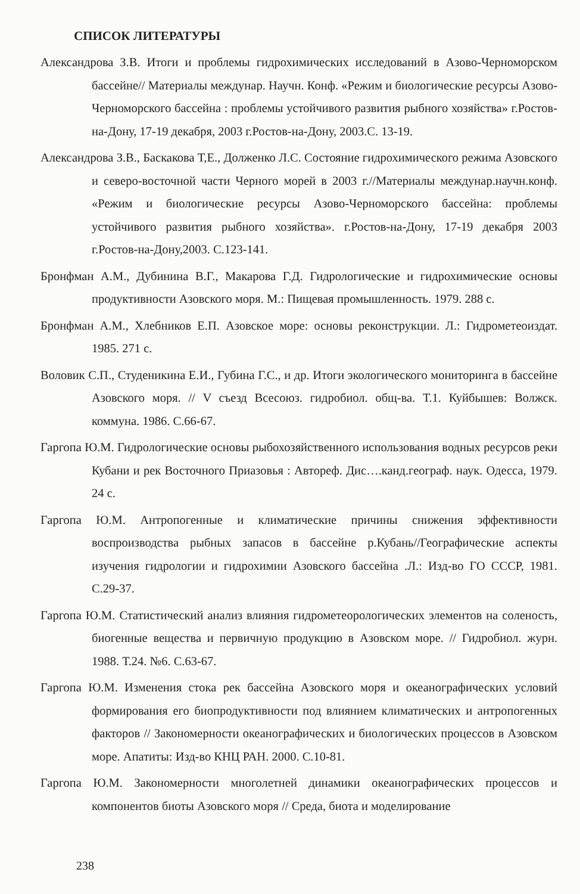СПИСОК ЛИТЕРАТУРЫ
Александрова З.В. Итоги и проблемы гидрохимических исследований в Азово-Черноморском бассейне// Материалы междунар. Научн. Конф. «Режим и биологические ресурсы Азово-Черноморского бассейна : проблемы устойчивого развития рыбного хозяйства» г.Ростов-на-Дону, 17-19 декабря, 2003 г.Ростов-на-Дону, 2003.С. 13-19.
Александрова З.В., Баскакова Т,Е., Долженко Л.С. Состояние гидрохимического режима Азовского и северо-восточной части Черного морей в 2003 г.//Материалы междунар.научн.конф. «Режим и биологические ресурсы Азово-Черноморского бассейна: проблемы устойчивого развития рыбного хозяйства». г.Ростов-на-Дону, 17-19 декабря 2003 г.Ростов-на-Дону,2003. С.123-141.
Бронфман А.М., Дубинина В.Г., Макарова Г.Д. Гидрологические и гидрохимические основы продуктивности Азовского моря. М.: Пищевая промышленность. 1979. 288 с.
Бронфман А.М., Хлебников Е.П. Азовское море: основы реконструкции. Л.: Гидрометеоиздат. 1985. 271 с.
Воловик С.П., Студеникина Е.И., Губина Г.С., и др. Итоги экологического мониторинга в бассейне Азовского моря. // V съезд Всесоюз. гидробиол. общ-ва. Т.1. Куйбышев: Волжск. коммуна. 1986. С.66-67.
Гаргопа Ю.М. Гидрологические основы рыбохозяйственного использования водных ресурсов реки Кубани и рек Восточного Приазовья : Автореф. Дис….канд.географ. наук. Одесса, 1979. 24 с.
Гаргопа Ю.М. Антропогенные и климатические причины снижения эффективности воспроизводства рыбных запасов в бассейне р.Кубань//Географические аспекты изучения гидрологии и гидрохимии Азовского бассейна .Л.: Изд-во ГО СССР, 1981. С.29-37.
Гаргопа Ю.М. Статистический анализ влияния гидрометеорологических элементов на соленость, биогенные вещества и первичную продукцию в Азовском море. // Гидробиол. журн. 1988. Т.24. №6. С.63-67.
Гаргопа Ю.М. Изменения стока рек бассейна Азовского моря и океанографических условий формирования его биопродуктивности под влиянием климатических и антропогенных факторов // Закономерности океанографических и биологических процессов в Азовском море. Апатиты: Изд-во КНЦ РАН. 2000. С.10-81.
Гаргопа Ю.М. Закономерности многолетней динамики океанографических процессов и компонентов биоты Азовского моря // Среда, биота и моделирование
238